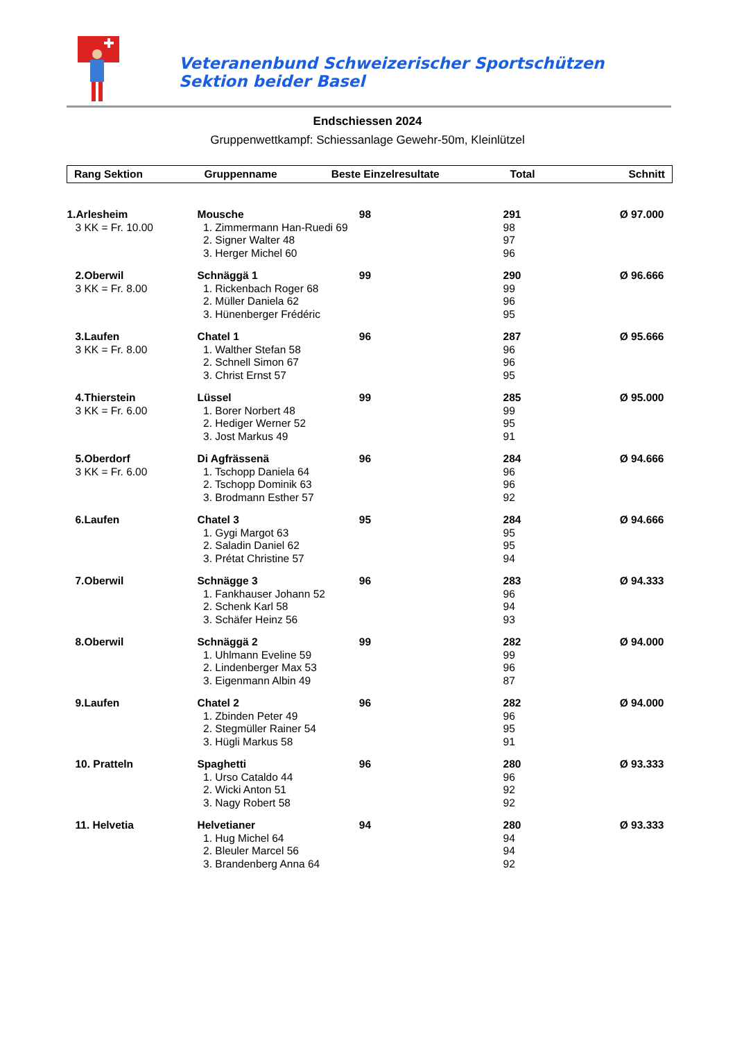Veteranenbund Schweizerischer Sportschützen Sektion beider Basel
Endschiessen 2024
Gruppenwettkampf: Schiessanlage Gewehr-50m, Kleinlützel
| Rang Sektion | Gruppenname | Beste Einzelresultate | Total | Schnitt |
| --- | --- | --- | --- | --- |
| 1.Arlesheim | Mousche | 98 | 291 | Ø 97.000 |
| 3 KK = Fr. 10.00 | 1. Zimmermann Han-Ruedi 69 | | 98 | |
| | 2. Signer Walter 48 | | 97 | |
| | 3. Herger Michel 60 | | 96 | |
| 2.Oberwil | Schnäggä 1 | 99 | 290 | Ø 96.666 |
| 3 KK = Fr. 8.00 | 1. Rickenbach Roger 68 | | 99 | |
| | 2. Müller Daniela 62 | | 96 | |
| | 3. Hünenberger Frédéric | | 95 | |
| 3.Laufen | Chatel 1 | 96 | 287 | Ø 95.666 |
| 3 KK = Fr. 8.00 | 1. Walther Stefan 58 | | 96 | |
| | 2. Schnell Simon 67 | | 96 | |
| | 3. Christ Ernst 57 | | 95 | |
| 4.Thierstein | Lüssel | 99 | 285 | Ø 95.000 |
| 3 KK = Fr. 6.00 | 1. Borer Norbert 48 | | 99 | |
| | 2. Hediger Werner 52 | | 95 | |
| | 3. Jost Markus 49 | | 91 | |
| 5.Oberdorf | Di Agfrässenä | 96 | 284 | Ø 94.666 |
| 3 KK = Fr. 6.00 | 1. Tschopp Daniela 64 | | 96 | |
| | 2. Tschopp Dominik 63 | | 96 | |
| | 3. Brodmann Esther 57 | | 92 | |
| 6.Laufen | Chatel 3 | 95 | 284 | Ø 94.666 |
| | 1. Gygi Margot 63 | | 95 | |
| | 2. Saladin Daniel 62 | | 95 | |
| | 3. Prétat Christine 57 | | 94 | |
| 7.Oberwil | Schnägge 3 | 96 | 283 | Ø 94.333 |
| | 1. Fankhauser Johann 52 | | 96 | |
| | 2. Schenk Karl 58 | | 94 | |
| | 3. Schäfer Heinz 56 | | 93 | |
| 8.Oberwil | Schnäggä 2 | 99 | 282 | Ø 94.000 |
| | 1. Uhlmann Eveline 59 | | 99 | |
| | 2. Lindenberger Max 53 | | 96 | |
| | 3. Eigenmann Albin 49 | | 87 | |
| 9.Laufen | Chatel 2 | 96 | 282 | Ø 94.000 |
| | 1. Zbinden Peter 49 | | 96 | |
| | 2. Stegmüller Rainer 54 | | 95 | |
| | 3. Hügli Markus 58 | | 91 | |
| 10. Pratteln | Spaghetti | 96 | 280 | Ø 93.333 |
| | 1. Urso Cataldo 44 | | 96 | |
| | 2. Wicki Anton 51 | | 92 | |
| | 3. Nagy Robert 58 | | 92 | |
| 11. Helvetia | Helvetianer | 94 | 280 | Ø 93.333 |
| | 1. Hug Michel 64 | | 94 | |
| | 2. Bleuler Marcel 56 | | 94 | |
| | 3. Brandenberg Anna 64 | | 92 | |